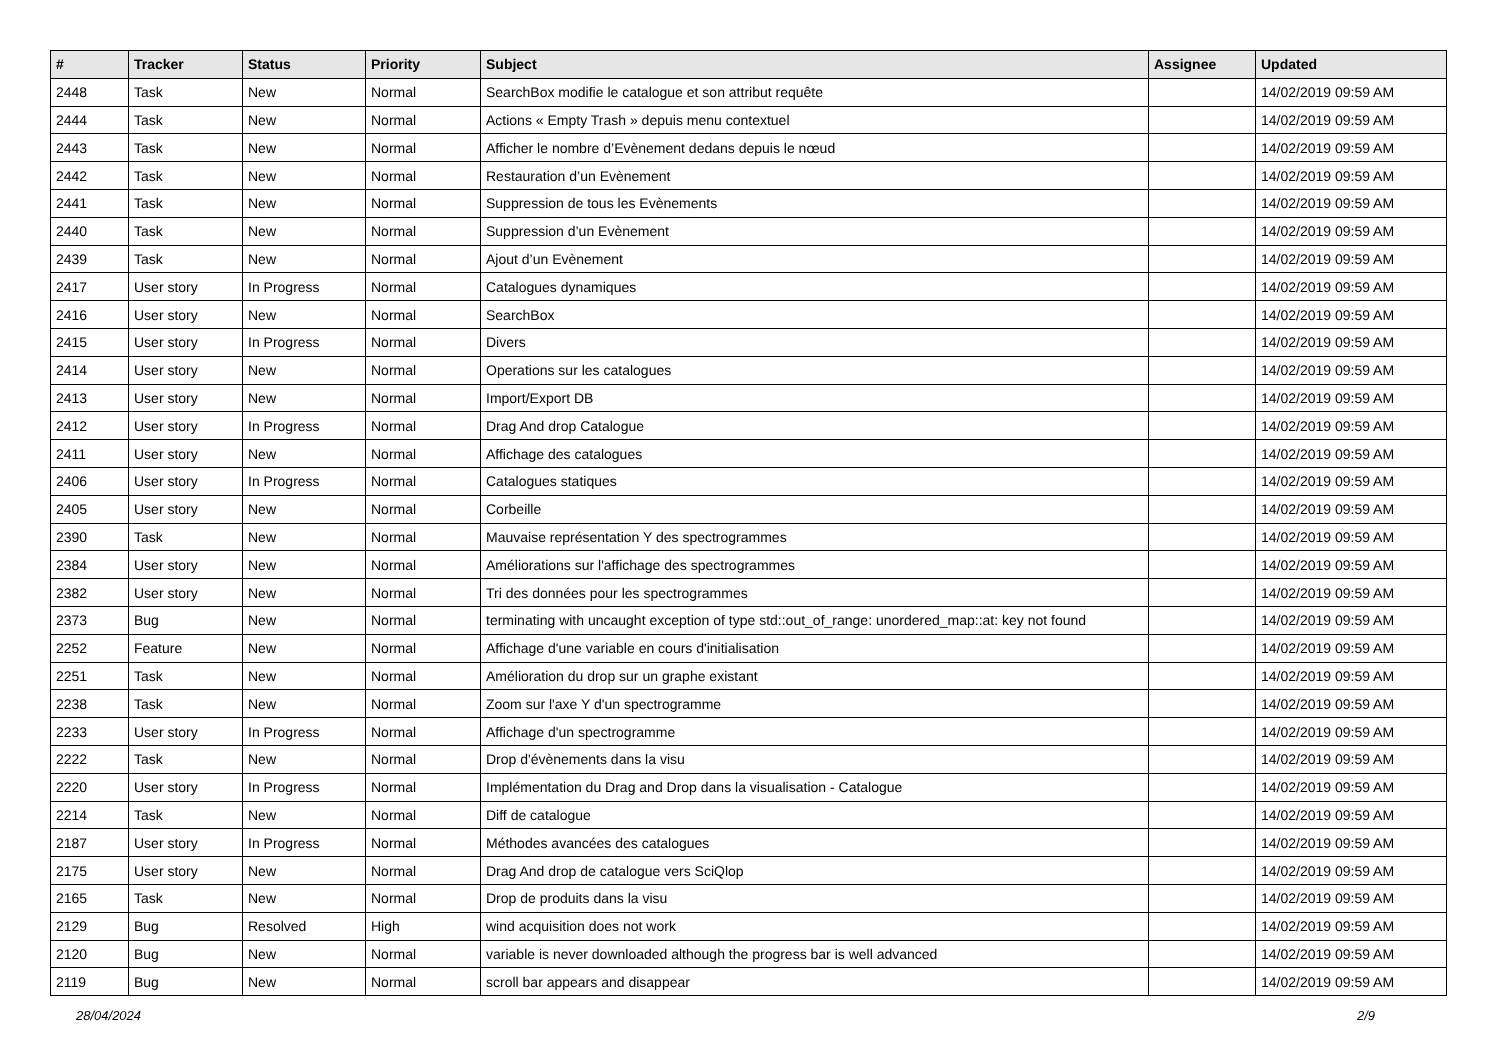| # | Tracker | Status | Priority | Subject | Assignee | Updated |
| --- | --- | --- | --- | --- | --- | --- |
| 2448 | Task | New | Normal | SearchBox modifie le catalogue et son attribut requête | | 14/02/2019 09:59 AM |
| 2444 | Task | New | Normal | Actions « Empty Trash » depuis menu contextuel | | 14/02/2019 09:59 AM |
| 2443 | Task | New | Normal | Afficher le nombre d’Evènement dedans depuis le nœud | | 14/02/2019 09:59 AM |
| 2442 | Task | New | Normal | Restauration d’un Evènement | | 14/02/2019 09:59 AM |
| 2441 | Task | New | Normal | Suppression de tous les Evènements | | 14/02/2019 09:59 AM |
| 2440 | Task | New | Normal | Suppression d’un Evènement | | 14/02/2019 09:59 AM |
| 2439 | Task | New | Normal | Ajout d’un Evènement | | 14/02/2019 09:59 AM |
| 2417 | User story | In Progress | Normal | Catalogues dynamiques | | 14/02/2019 09:59 AM |
| 2416 | User story | New | Normal | SearchBox | | 14/02/2019 09:59 AM |
| 2415 | User story | In Progress | Normal | Divers | | 14/02/2019 09:59 AM |
| 2414 | User story | New | Normal | Operations sur les catalogues | | 14/02/2019 09:59 AM |
| 2413 | User story | New | Normal | Import/Export DB | | 14/02/2019 09:59 AM |
| 2412 | User story | In Progress | Normal | Drag And drop Catalogue | | 14/02/2019 09:59 AM |
| 2411 | User story | New | Normal | Affichage des catalogues | | 14/02/2019 09:59 AM |
| 2406 | User story | In Progress | Normal | Catalogues statiques | | 14/02/2019 09:59 AM |
| 2405 | User story | New | Normal | Corbeille | | 14/02/2019 09:59 AM |
| 2390 | Task | New | Normal | Mauvaise représentation Y des spectrogrammes | | 14/02/2019 09:59 AM |
| 2384 | User story | New | Normal | Améliorations sur l'affichage des spectrogrammes | | 14/02/2019 09:59 AM |
| 2382 | User story | New | Normal | Tri des données pour les spectrogrammes | | 14/02/2019 09:59 AM |
| 2373 | Bug | New | Normal | terminating with uncaught exception of type std::out_of_range: unordered_map::at: key not found | | 14/02/2019 09:59 AM |
| 2252 | Feature | New | Normal | Affichage d'une variable en cours d'initialisation | | 14/02/2019 09:59 AM |
| 2251 | Task | New | Normal | Amélioration du drop sur un graphe existant | | 14/02/2019 09:59 AM |
| 2238 | Task | New | Normal | Zoom sur l'axe Y d'un spectrogramme | | 14/02/2019 09:59 AM |
| 2233 | User story | In Progress | Normal | Affichage d'un spectrogramme | | 14/02/2019 09:59 AM |
| 2222 | Task | New | Normal | Drop d'évènements dans la visu | | 14/02/2019 09:59 AM |
| 2220 | User story | In Progress | Normal | Implémentation du Drag and Drop dans la visualisation - Catalogue | | 14/02/2019 09:59 AM |
| 2214 | Task | New | Normal | Diff de catalogue | | 14/02/2019 09:59 AM |
| 2187 | User story | In Progress | Normal | Méthodes avancées des catalogues | | 14/02/2019 09:59 AM |
| 2175 | User story | New | Normal | Drag And drop de catalogue vers SciQlop | | 14/02/2019 09:59 AM |
| 2165 | Task | New | Normal | Drop de produits dans la visu | | 14/02/2019 09:59 AM |
| 2129 | Bug | Resolved | High | wind acquisition does not work | | 14/02/2019 09:59 AM |
| 2120 | Bug | New | Normal | variable is never downloaded although the progress bar is well advanced | | 14/02/2019 09:59 AM |
| 2119 | Bug | New | Normal | scroll bar appears and disappear | | 14/02/2019 09:59 AM |
28/04/2024 2/9